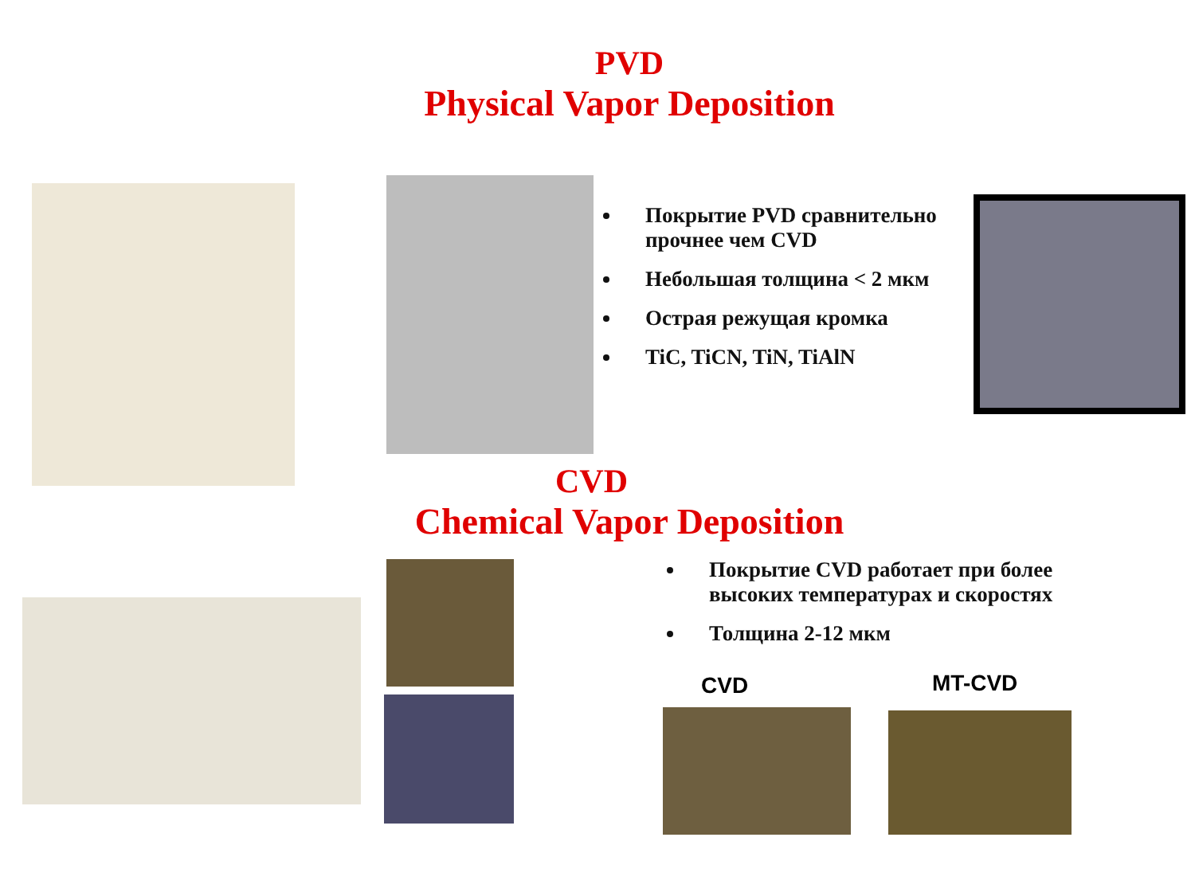PVD
Physical Vapor Deposition
Покрытие PVD сравнительно прочнее чем CVD
Небольшая толщина < 2 мкм
Острая режущая кромка
TiC, TiCN, TiN, TiAlN
CVD
Chemical Vapor Deposition
Покрытие CVD работает при более высоких температурах и скоростях
Толщина 2-12 мкм
CVD MT-CVD